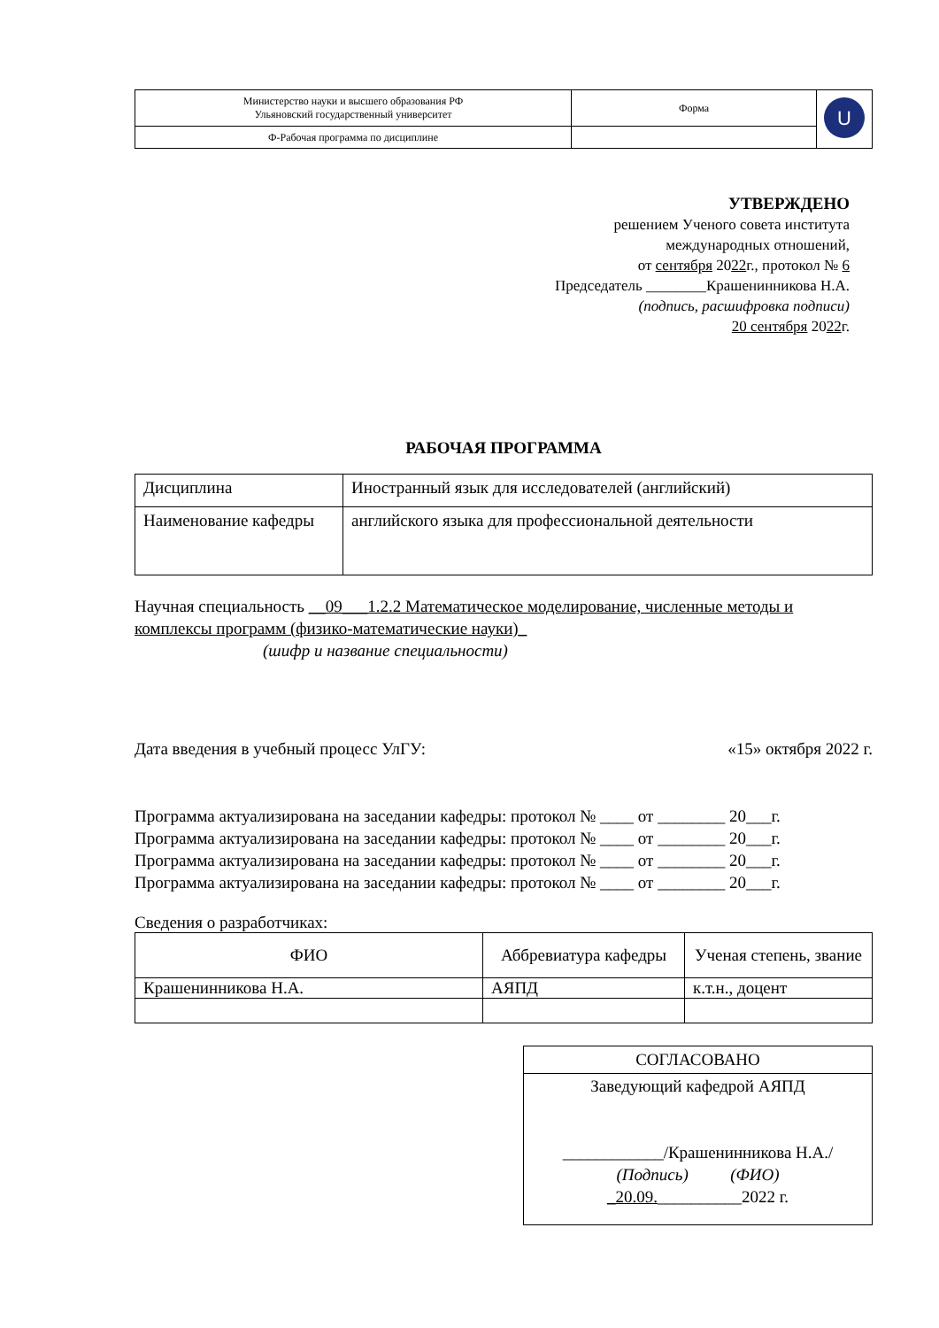| Министерство науки и высшего образования РФ Ульяновский государственный университет | Форма | U |
| Ф-Рабочая программа по дисциплине | | |
УТВЕРЖДЕНО
решением Ученого совета института
международных отношений,
от сентября 2022г., протокол № 6
Председатель ________Крашенинникова Н.А.
(подпись, расшифровка подписи)
20 сентября 2022г.
РАБОЧАЯ ПРОГРАММА
| Дисциплина | Иностранный язык для исследователей (английский) |
| Наименование кафедры | английского языка для профессиональной деятельности |
Научная специальность __09___1.2.2 Математическое моделирование, численные методы и комплексы программ (физико-математические науки)_
(шифр и название специальности)
Дата введения в учебный процесс УлГУ: «15» октября 2022 г.
Программа актуализирована на заседании кафедры: протокол № ____ от ________ 20___г.
Программа актуализирована на заседании кафедры: протокол № ____ от ________ 20___г.
Программа актуализирована на заседании кафедры: протокол № ____ от ________ 20___г.
Программа актуализирована на заседании кафедры: протокол № ____ от ________ 20___г.
Сведения о разработчиках:
| ФИО | Аббревиатура кафедры | Ученая степень, звание |
| --- | --- | --- |
| Крашенинникова Н.А. | АЯПД | к.т.н., доцент |
| СОГЛАСОВАНО |
| Заведующий кафедрой АЯПД ____________/Крашенинникова Н.А./ (Подпись) (ФИО) _20.09. __________2022 г. |